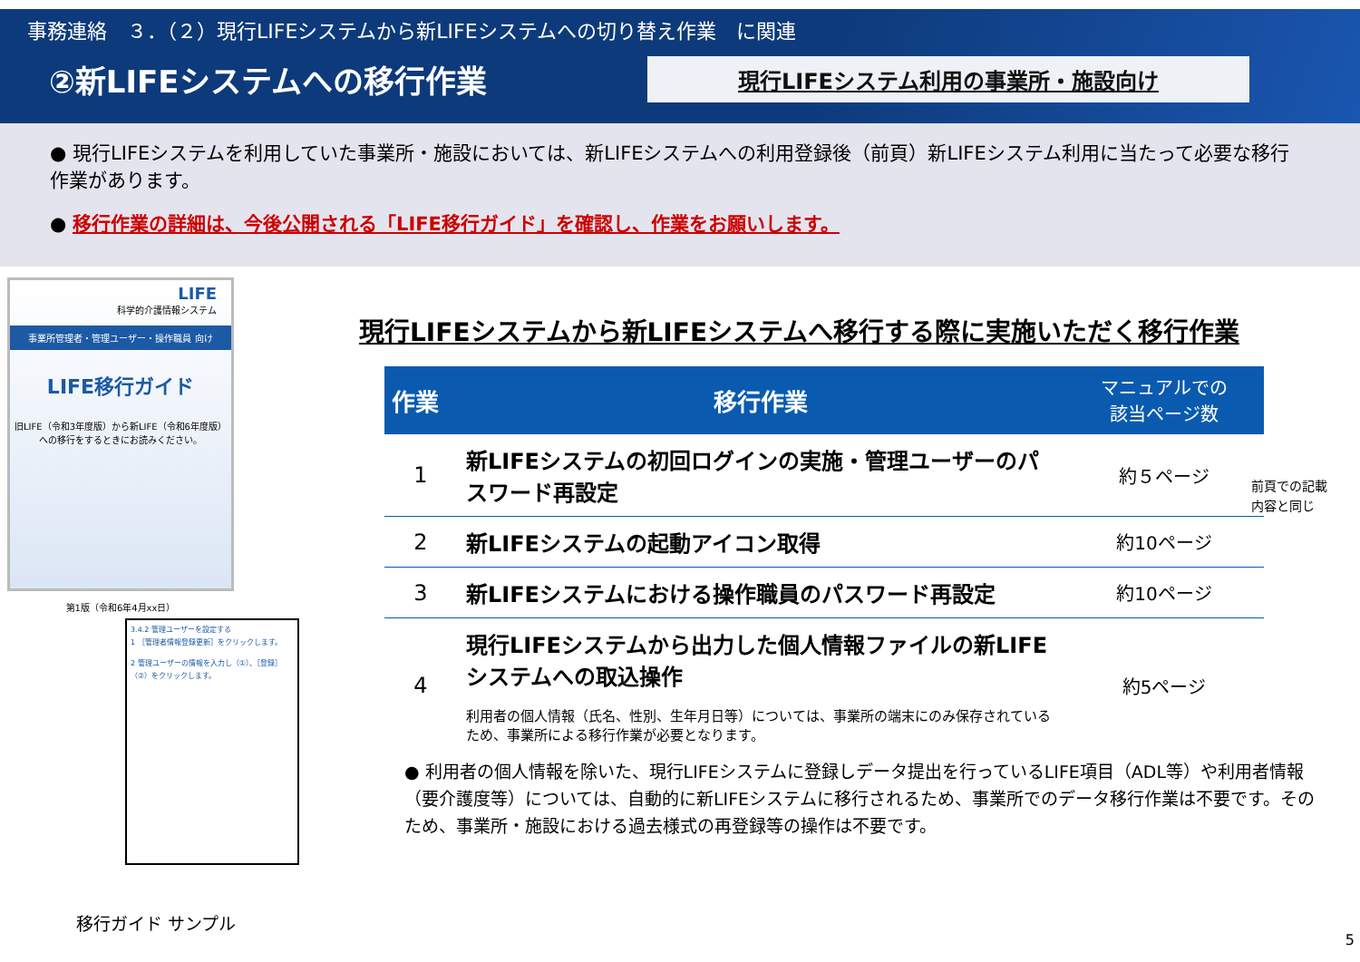事務連絡　３．（２）現行LIFEシステムから新LIFEシステムへの切り替え作業　に関連
②新LIFEシステムへの移行作業
現行LIFEシステム利用の事業所・施設向け
● 現行LIFEシステムを利用していた事業所・施設においては、新LIFEシステムへの利用登録後（前頁）新LIFEシステム利用に当たって必要な移行作業があります。
● 移行作業の詳細は、今後公開される「LIFE移行ガイド」を確認し、作業をお願いします。
LIFE
科学的介護情報システム
事業所管理者・管理ユーザー・操作職員 向け
LIFE移行ガイド
旧LIFE（令和3年度版）から新LIFE（令和6年度版）
への移行をするときにお読みください。
第1版（令和6年4月xx日）
3.4.2 管理ユーザーを設定する
1 ［管理者情報登録更新］をクリックします。
2 管理ユーザーの情報を入力し（①）、［登録］（②）をクリックします。
移行ガイド サンプル
現行LIFEシステムから新LIFEシステムへ移行する際に実施いただく移行作業
| 作業 | 移行作業 | マニュアルでの 該当ページ数 |
| --- | --- | --- |
| 1 | 新LIFEシステムの初回ログインの実施・管理ユーザーのパスワード再設定 | 約５ページ |
| 2 | 新LIFEシステムの起動アイコン取得 | 約10ページ |
| 3 | 新LIFEシステムにおける操作職員のパスワード再設定 | 約10ページ |
| 4 | 現行LIFEシステムから出力した個人情報ファイルの新LIFEシステムへの取込操作 利用者の個人情報（氏名、性別、生年月日等）については、事業所の端末にのみ保存されているため、事業所による移行作業が必要となります。 | 約5ページ |
● 利用者の個人情報を除いた、現行LIFEシステムに登録しデータ提出を行っているLIFE項目（ADL等）や利用者情報（要介護度等）については、自動的に新LIFEシステムに移行されるため、事業所でのデータ移行作業は不要です。そのため、事業所・施設における過去様式の再登録等の操作は不要です。
前頁での記載
内容と同じ
5